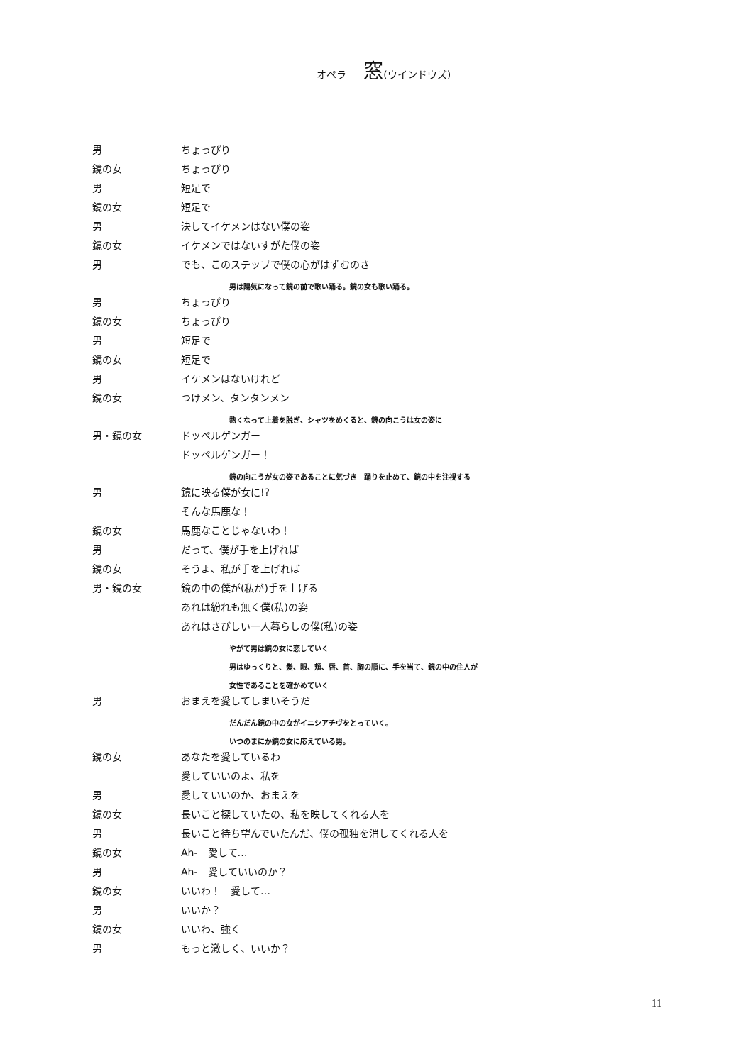オペラ 窓(ウインドウズ)
男 ちょっぴり
鏡の女 ちょっぴり
男 短足で
鏡の女 短足で
男 決してイケメンはない僕の姿
鏡の女 イケメンではないすがた僕の姿
男 でも、このステップで僕の心がはずむのさ
男は陽気になって鏡の前で歌い踊る。鏡の女も歌い踊る。
男 ちょっぴり
鏡の女 ちょっぴり
男 短足で
鏡の女 短足で
男 イケメンはないけれど
鏡の女 つけメン、タンタンメン
熱くなって上着を脱ぎ、シャツをめくると、鏡の向こうは女の姿に
男・鏡の女 ドッペルゲンガー
ドッペルゲンガー！
鏡の向こうが女の姿であることに気づき　踊りを止めて、鏡の中を注視する
男 鏡に映る僕が女に!?
そんな馬鹿な！
鏡の女 馬鹿なことじゃないわ！
男 だって、僕が手を上げれば
鏡の女 そうよ、私が手を上げれば
男・鏡の女 鏡の中の僕が(私が)手を上げる
あれは紛れも無く僕(私)の姿
あれはさびしい一人暮らしの僕(私)の姿
やがて男は鏡の女に恋していく
男はゆっくりと、髪、眼、頬、唇、首、胸の順に、手を当て、鏡の中の住人が
女性であることを確かめていく
男 おまえを愛してしまいそうだ
だんだん鏡の中の女がイニシアチヴをとっていく。
いつのまにか鏡の女に応えている男。
鏡の女 あなたを愛しているわ
愛していいのよ、私を
男 愛していいのか、おまえを
鏡の女 長いこと探していたの、私を映してくれる人を
男 長いこと待ち望んでいたんだ、僕の孤独を消してくれる人を
鏡の女 Ah-　愛して…
男 Ah-　愛していいのか？
鏡の女 いいわ！　愛して…
男 いいか？
鏡の女 いいわ、強く
男 もっと激しく、いいか？
11